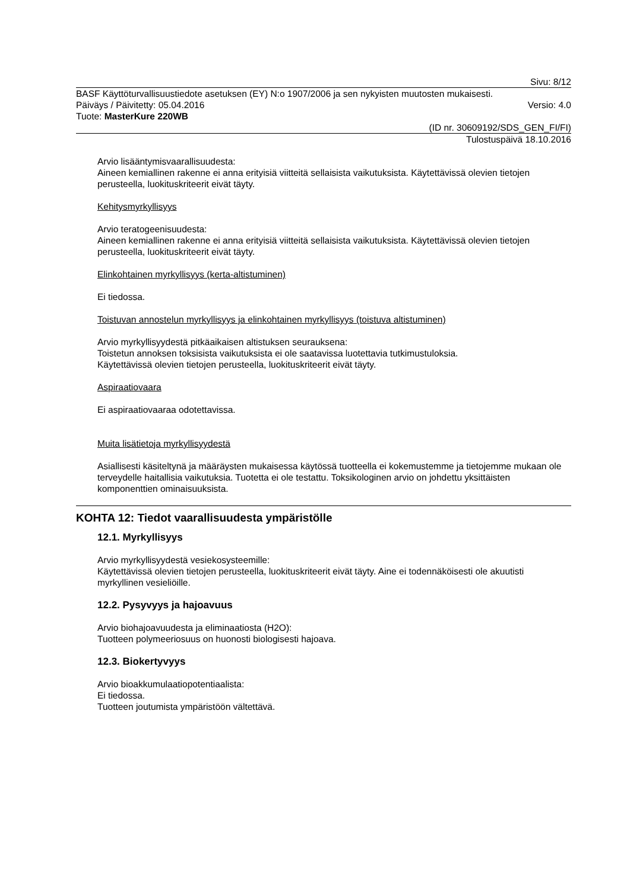Sivu: 8/12
BASF Käyttöturvallisuustiedote asetuksen (EY) N:o 1907/2006 ja sen nykyisten muutosten mukaisesti.
Päiväys / Päivitetty: 05.04.2016 Versio: 4.0
Tuote: MasterKure 220WB
(ID nr. 30609192/SDS_GEN_FI/FI)
Tulostuspäivä 18.10.2016
Arvio lisääntymisvaarallisuudesta:
Aineen kemiallinen rakenne ei anna erityisiä viitteitä sellaisista vaikutuksista. Käytettävissä olevien tietojen perusteella, luokituskriteerit eivät täyty.
Kehitysmyrkyllisyys
Arvio teratogeenisuudesta:
Aineen kemiallinen rakenne ei anna erityisiä viitteitä sellaisista vaikutuksista. Käytettävissä olevien tietojen perusteella, luokituskriteerit eivät täyty.
Elinkohtainen myrkyllisyys (kerta-altistuminen)
Ei tiedossa.
Toistuvan annostelun myrkyllisyys ja elinkohtainen myrkyllisyys (toistuva altistuminen)
Arvio myrkyllisyydestä pitkäaikaisen altistuksen seurauksena:
Toistetun annoksen toksisista vaikutuksista ei ole saatavissa luotettavia tutkimustuloksia.
Käytettävissä olevien tietojen perusteella, luokituskriteerit eivät täyty.
Aspiraatiovaara
Ei aspiraatiovaaraa odotettavissa.
Muita lisätietoja myrkyllisyydestä
Asiallisesti käsiteltynä ja määräysten mukaisessa käytössä tuotteella ei kokemustemme ja tietojemme mukaan ole terveydelle haitallisia vaikutuksia. Tuotetta ei ole testattu. Toksikologinen arvio on johdettu yksittäisten komponenttien ominaisuuksista.
KOHTA 12: Tiedot vaarallisuudesta ympäristölle
12.1. Myrkyllisyys
Arvio myrkyllisyydestä vesiekosysteemille:
Käytettävissä olevien tietojen perusteella, luokituskriteerit eivät täyty. Aine ei todennäköisesti ole akuutisti myrkyllinen vesieliöille.
12.2. Pysyvyys ja hajoavuus
Arvio biohajoavuudesta ja eliminaatiosta (H2O):
Tuotteen polymeeriosuus on huonosti biologisesti hajoava.
12.3. Biokertyvyys
Arvio bioakkumulaatiopotentiaalista:
Ei tiedossa.
Tuotteen joutumista ympäristöön vältettävä.